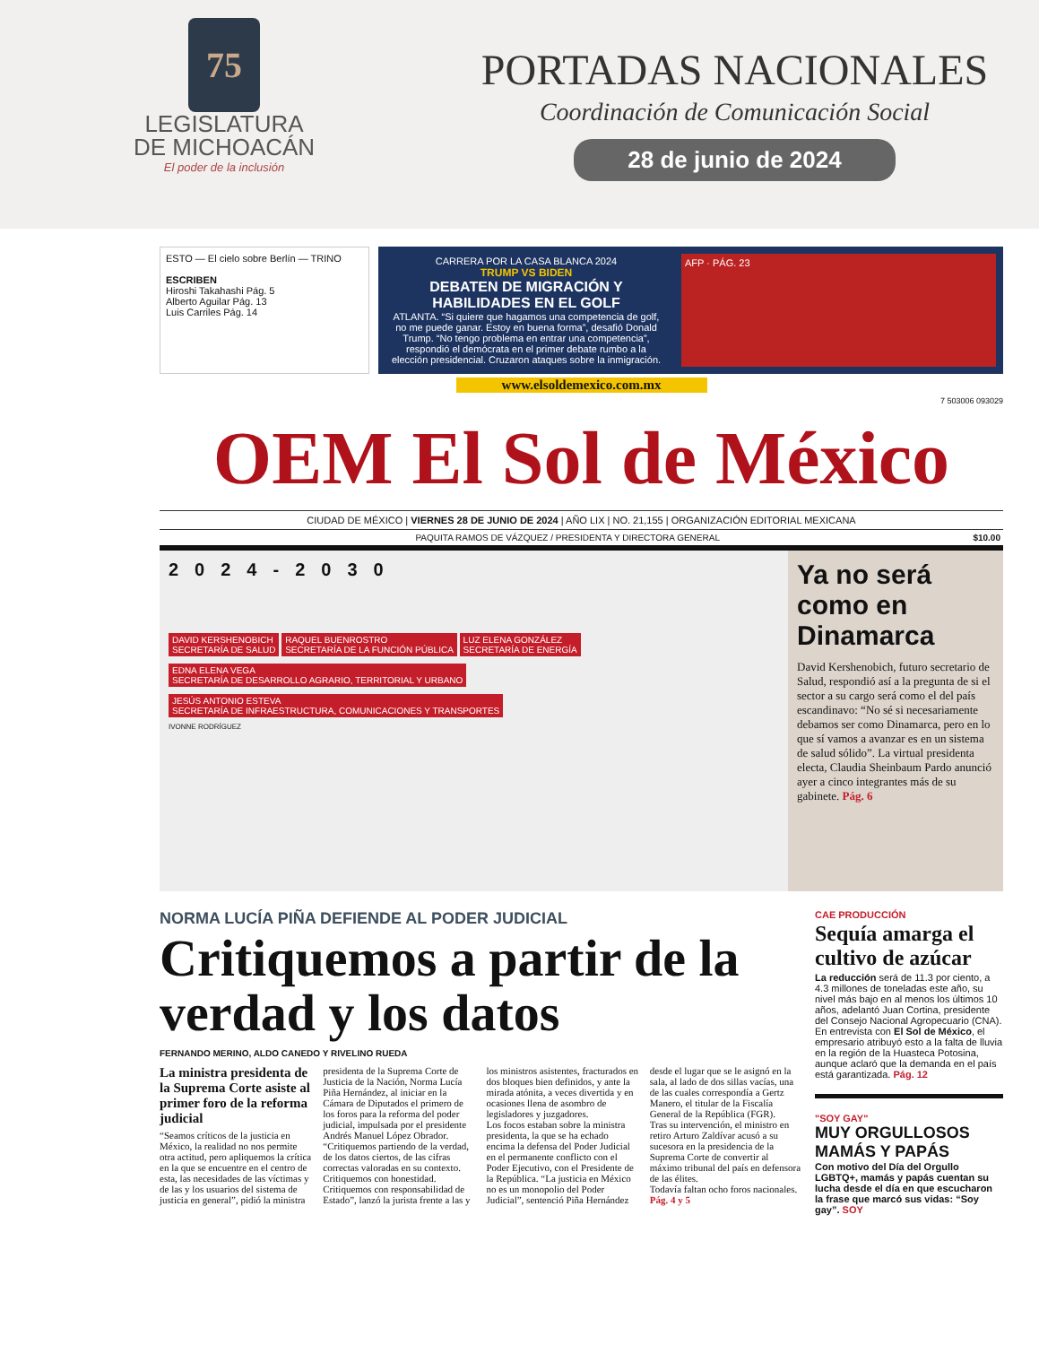75
LEGISLATURA
DE MICHOACÁN
El poder de la inclusión
PORTADAS NACIONALES
Coordinación de Comunicación Social
28 de junio de 2024
ESTO — El cielo sobre Berlín — TRINO
ESCRIBEN
Hiroshi Takahashi Pág. 5
Alberto Aguilar Pág. 13
Luis Carriles Pág. 14
CARRERA POR LA CASA BLANCA 2024
TRUMP VS BIDEN
DEBATEN DE MIGRACIÓN Y HABILIDADES EN EL GOLF
ATLANTA. “Si quiere que hagamos una competencia de golf, no me puede ganar. Estoy en buena forma”, desafió Donald Trump. “No tengo problema en entrar una competencia”, respondió el demócrata en el primer debate rumbo a la elección presidencial. Cruzaron ataques sobre la inmigración.
AFP · PÁG. 23
www.elsoldemexico.com.mx
7 503006 093029
OEM El Sol de México
CIUDAD DE MÉXICO | VIERNES 28 DE JUNIO DE 2024 | AÑO LIX | NO. 21,155 | ORGANIZACIÓN EDITORIAL MEXICANA
PAQUITA RAMOS DE VÁZQUEZ / PRESIDENTA Y DIRECTORA GENERAL $10.00
2024-2030
DAVID KERSHENOBICH
SECRETARÍA DE SALUD
RAQUEL BUENROSTRO
SECRETARÍA DE LA FUNCIÓN PÚBLICA
LUZ ELENA GONZÁLEZ
SECRETARÍA DE ENERGÍA
EDNA ELENA VEGA
SECRETARÍA DE DESARROLLO AGRARIO, TERRITORIAL Y URBANO
JESÚS ANTONIO ESTEVA
SECRETARÍA DE INFRAESTRUCTURA, COMUNICACIONES Y TRANSPORTES
IVONNE RODRÍGUEZ
Ya no será como en Dinamarca
David Kershenobich, futuro secretario de Salud, respondió así a la pregunta de si el sector a su cargo será como el del país escandinavo: “No sé si necesariamente debamos ser como Dinamarca, pero en lo que sí vamos a avanzar es en un sistema de salud sólido”. La virtual presidenta electa, Claudia Sheinbaum Pardo anunció ayer a cinco integrantes más de su gabinete. Pág. 6
NORMA LUCÍA PIÑA DEFIENDE AL PODER JUDICIAL
Critiquemos a partir de la verdad y los datos
FERNANDO MERINO, ALDO CANEDO Y RIVELINO RUEDA
La ministra presidenta de la Suprema Corte asiste al primer foro de la reforma judicial
“Seamos críticos de la justicia en México, la realidad no nos permite otra actitud, pero apliquemos la crítica en la que se encuentre en el centro de esta, las necesidades de las víctimas y de las y los usuarios del sistema de justicia en general”, pidió la ministra presidenta de la Suprema Corte de Justicia de la Nación, Norma Lucía Piña Hernández, al iniciar en la Cámara de Diputados el primero de los foros para la reforma del poder judicial, impulsada por el presidente Andrés Manuel López Obrador.
“Critiquemos partiendo de la verdad, de los datos ciertos, de las cifras correctas valoradas en su contexto. Critiquemos con honestidad. Critiquemos con responsabilidad de Estado”, lanzó la jurista frente a las y los ministros asistentes, fracturados en dos bloques bien definidos, y ante la mirada atónita, a veces divertida y en ocasiones llena de asombro de legisladores y juzgadores.
Los focos estaban sobre la ministra presidenta, la que se ha echado encima la defensa del Poder Judicial en el permanente conflicto con el Poder Ejecutivo, con el Presidente de la República. “La justicia en México no es un monopolio del Poder Judicial”, sentenció Piña Hernández desde el lugar que se le asignó en la sala, al lado de dos sillas vacías, una de las cuales correspondía a Gertz Manero, el titular de la Fiscalía General de la República (FGR).
Tras su intervención, el ministro en retiro Arturo Zaldívar acusó a su sucesora en la presidencia de la Suprema Corte de convertir al máximo tribunal del país en defensora de las élites.
Todavía faltan ocho foros nacionales. Pág. 4 y 5
CAE PRODUCCIÓN
Sequía amarga el cultivo de azúcar
La reducción será de 11.3 por ciento, a 4.3 millones de toneladas este año, su nivel más bajo en al menos los últimos 10 años, adelantó Juan Cortina, presidente del Consejo Nacional Agropecuario (CNA). En entrevista con El Sol de México, el empresario atribuyó esto a la falta de lluvia en la región de la Huasteca Potosina, aunque aclaró que la demanda en el país está garantizada. Pág. 12
"SOY GAY"
MUY ORGULLOSOS MAMÁS Y PAPÁS
Con motivo del Día del Orgullo LGBTQ+, mamás y papás cuentan su lucha desde el día en que escucharon la frase que marcó sus vidas: “Soy gay”. SOY